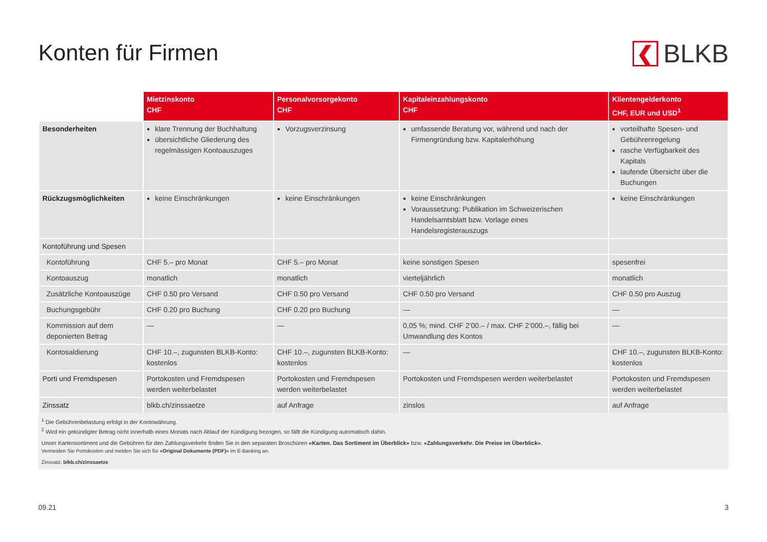❮
BLKB
Konten für Firmen
| | Mietzinskonto CHF | Personalvorsorgekonto CHF | Kapitaleinzahlungskonto CHF | Klientengelderkonto CHF, EUR und USD<sup>1</sup> |
| --- | --- | --- | --- | --- |
| Besonderheiten | klare Trennung der Buchhaltung übersichtliche Gliederung des regelmässigen Kontoauszuges | Vorzugsverzinsung | umfassende Beratung vor, während und nach der Firmengründung bzw. Kapitalerhöhung | vorteilhafte Spesen- und Gebührenregelung rasche Verfügbarkeit des Kapitals laufende Übersicht über die Buchungen |
| Rückzugsmöglichkeiten | keine Einschränkungen | keine Einschränkungen | keine Einschränkungen Voraussetzung: Publikation im Schweizerischen Handelsamtsblatt bzw. Vorlage eines Handelsregisterauszugs | keine Einschränkungen |
| Kontoführung und Spesen | | | | |
| Kontoführung | CHF 5.– pro Monat | CHF 5.– pro Monat | keine sonstigen Spesen | spesenfrei |
| Kontoauszug | monatlich | monatlich | vierteljährlich | monatlich |
| Zusätzliche Kontoauszüge | CHF 0.50 pro Versand | CHF 0.50 pro Versand | CHF 0.50 pro Versand | CHF 0.50 pro Auszug |
| Buchungsgebühr | CHF 0.20 pro Buchung | CHF 0.20 pro Buchung | — | — |
| Kommission auf dem deponierten Betrag | — | — | 0,05 %; mind. CHF 2’00.– / max. CHF 2’000.–, fällig bei Umwandlung des Kontos | — |
| Kontosaldierung | CHF 10.–, zugunsten BLKB-Konto: kostenlos | CHF 10.–, zugunsten BLKB-Konto: kostenlos | — | CHF 10.–, zugunsten BLKB-Konto: kostenlos |
| Porti und Fremdspesen | Portokosten und Fremdspesen werden weiterbelastet | Portokosten und Fremdspesen werden weiterbelastet | Portokosten und Fremdspesen werden weiterbelastet | Portokosten und Fremdspesen werden weiterbelastet |
| Zinssatz | blkb.ch/zinssaetze | auf Anfrage | zinslos | auf Anfrage |
<sup>1</sup> Die Gebührenbelastung erfolgt in der Kontowährung.
<sup>2</sup> Wird ein gekündigter Betrag nicht innerhalb eines Monats nach Ablauf der Kündigung bezogen, so fällt die Kündigung automatisch dahin.
Unser Kartensortiment und die Gebühren für den Zahlungsverkehr finden Sie in den separaten Broschüren «Karten. Das Sortiment im Überblick» bzw. «Zahlungsverkehr. Die Preise im Überblick».
Vermeiden Sie Portokosten und melden Sie sich für «Original Dokumente (PDF)» im E-Banking an.
Zinssatz: blkb.ch/zinssaetze
09.21 3